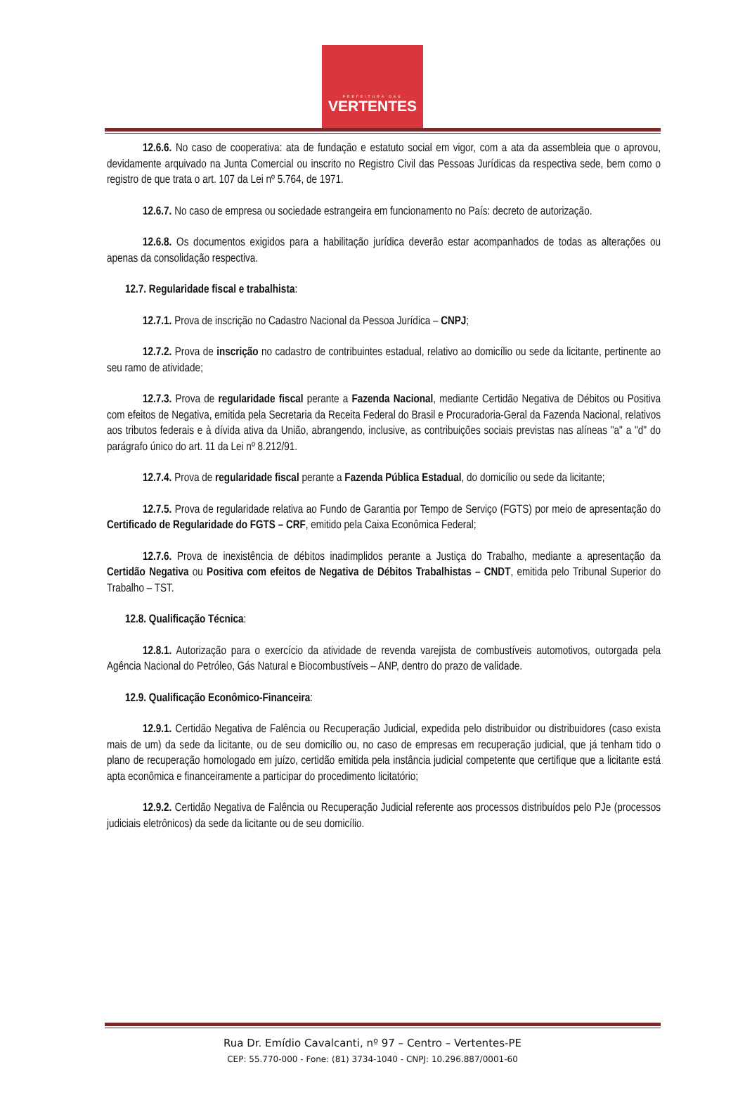PREFEITURA DAS
VERTENTES
12.6.6. No caso de cooperativa: ata de fundação e estatuto social em vigor, com a ata da assembleia que o aprovou, devidamente arquivado na Junta Comercial ou inscrito no Registro Civil das Pessoas Jurídicas da respectiva sede, bem como o registro de que trata o art. 107 da Lei nº 5.764, de 1971.
12.6.7. No caso de empresa ou sociedade estrangeira em funcionamento no País: decreto de autorização.
12.6.8. Os documentos exigidos para a habilitação jurídica deverão estar acompanhados de todas as alterações ou apenas da consolidação respectiva.
12.7. Regularidade fiscal e trabalhista:
12.7.1. Prova de inscrição no Cadastro Nacional da Pessoa Jurídica – CNPJ;
12.7.2. Prova de inscrição no cadastro de contribuintes estadual, relativo ao domicílio ou sede da licitante, pertinente ao seu ramo de atividade;
12.7.3. Prova de regularidade fiscal perante a Fazenda Nacional, mediante Certidão Negativa de Débitos ou Positiva com efeitos de Negativa, emitida pela Secretaria da Receita Federal do Brasil e Procuradoria-Geral da Fazenda Nacional, relativos aos tributos federais e à dívida ativa da União, abrangendo, inclusive, as contribuições sociais previstas nas alíneas "a" a "d" do parágrafo único do art. 11 da Lei nº 8.212/91.
12.7.4. Prova de regularidade fiscal perante a Fazenda Pública Estadual, do domicílio ou sede da licitante;
12.7.5. Prova de regularidade relativa ao Fundo de Garantia por Tempo de Serviço (FGTS) por meio de apresentação do Certificado de Regularidade do FGTS – CRF, emitido pela Caixa Econômica Federal;
12.7.6. Prova de inexistência de débitos inadimplidos perante a Justiça do Trabalho, mediante a apresentação da Certidão Negativa ou Positiva com efeitos de Negativa de Débitos Trabalhistas – CNDT, emitida pelo Tribunal Superior do Trabalho – TST.
12.8. Qualificação Técnica:
12.8.1. Autorização para o exercício da atividade de revenda varejista de combustíveis automotivos, outorgada pela Agência Nacional do Petróleo, Gás Natural e Biocombustíveis – ANP, dentro do prazo de validade.
12.9. Qualificação Econômico-Financeira:
12.9.1. Certidão Negativa de Falência ou Recuperação Judicial, expedida pelo distribuidor ou distribuidores (caso exista mais de um) da sede da licitante, ou de seu domicílio ou, no caso de empresas em recuperação judicial, que já tenham tido o plano de recuperação homologado em juízo, certidão emitida pela instância judicial competente que certifique que a licitante está apta econômica e financeiramente a participar do procedimento licitatório;
12.9.2. Certidão Negativa de Falência ou Recuperação Judicial referente aos processos distribuídos pelo PJe (processos judiciais eletrônicos) da sede da licitante ou de seu domicílio.
Rua Dr. Emídio Cavalcanti, nº 97 – Centro – Vertentes-PE
CEP: 55.770-000 - Fone: (81) 3734-1040 - CNPJ: 10.296.887/0001-60